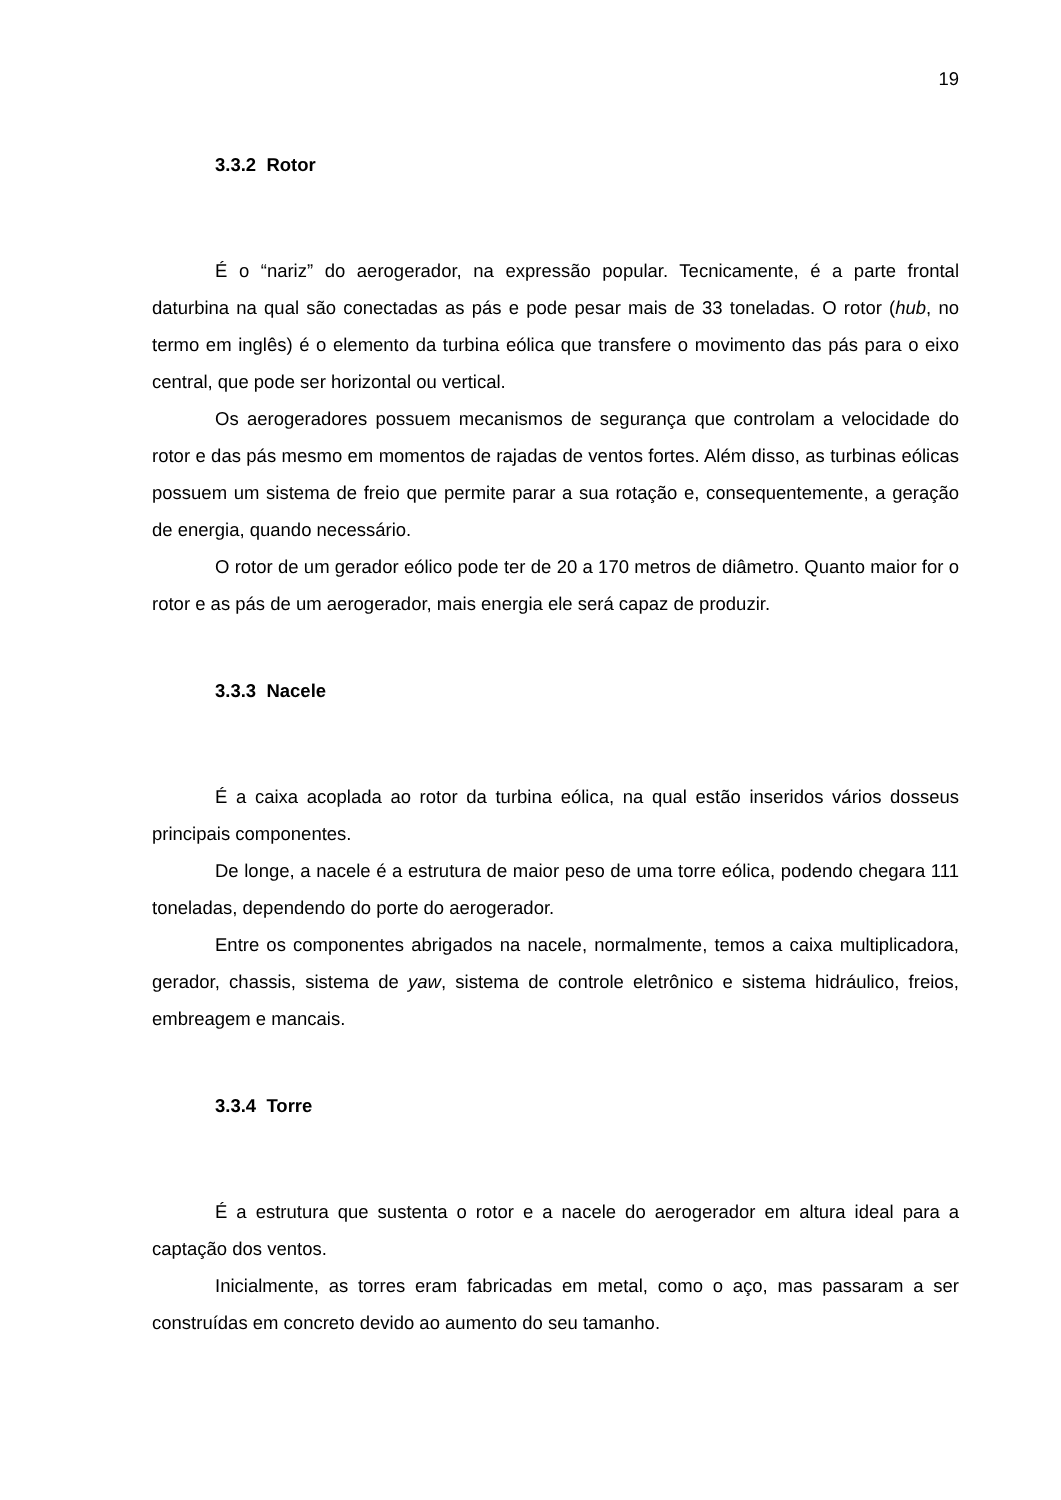19
3.3.2 Rotor
É o “nariz” do aerogerador, na expressão popular. Tecnicamente, é a parte frontal daturbina na qual são conectadas as pás e pode pesar mais de 33 toneladas. O rotor (hub, no termo em inglês) é o elemento da turbina eólica que transfere o movimento das pás para o eixo central, que pode ser horizontal ou vertical.
Os aerogeradores possuem mecanismos de segurança que controlam a velocidade do rotor e das pás mesmo em momentos de rajadas de ventos fortes. Além disso, as turbinas eólicas possuem um sistema de freio que permite parar a sua rotação e, consequentemente, a geração de energia, quando necessário.
O rotor de um gerador eólico pode ter de 20 a 170 metros de diâmetro. Quanto maior for o rotor e as pás de um aerogerador, mais energia ele será capaz de produzir.
3.3.3 Nacele
É a caixa acoplada ao rotor da turbina eólica, na qual estão inseridos vários dosseus principais componentes.
De longe, a nacele é a estrutura de maior peso de uma torre eólica, podendo chegara 111 toneladas, dependendo do porte do aerogerador.
Entre os componentes abrigados na nacele, normalmente, temos a caixa multiplicadora, gerador, chassis, sistema de yaw, sistema de controle eletrônico e sistema hidráulico, freios, embreagem e mancais.
3.3.4 Torre
É a estrutura que sustenta o rotor e a nacele do aerogerador em altura ideal para a captação dos ventos.
Inicialmente, as torres eram fabricadas em metal, como o aço, mas passaram a ser construídas em concreto devido ao aumento do seu tamanho.